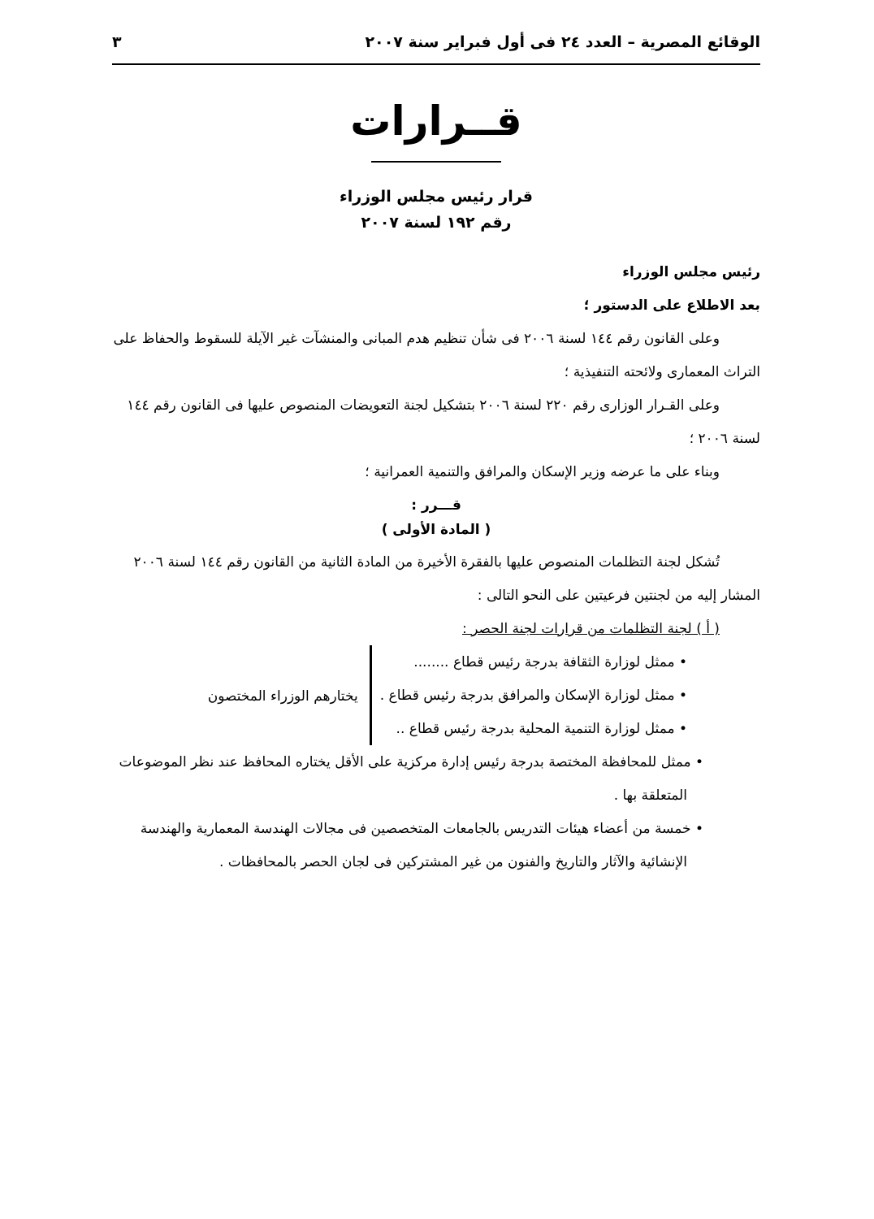الوقائع المصرية – العدد ٢٤ فى أول فبراير سنة ٢٠٠٧ ٣
قــرارات
قرار رئيس مجلس الوزراء
رقم ١٩٢ لسنة ٢٠٠٧
رئيس مجلس الوزراء
بعد الاطلاع على الدستور ؛
وعلى القانون رقم ١٤٤ لسنة ٢٠٠٦ فى شأن تنظيم هدم المبانى والمنشآت غير الآيلة للسقوط والحفاظ على التراث المعمارى ولائحته التنفيذية ؛
وعلى القـرار الوزارى رقم ٢٢٠ لسنة ٢٠٠٦ بتشكيل لجنة التعويضات المنصوص عليها فى القانون رقم ١٤٤ لسنة ٢٠٠٦ ؛
وبناء على ما عرضه وزير الإسكان والمرافق والتنمية العمرانية ؛
قـــرر :
( المادة الأولى )
تُشكل لجنة التظلمات المنصوص عليها بالفقرة الأخيرة من المادة الثانية من القانون رقم ١٤٤ لسنة ٢٠٠٦ المشار إليه من لجنتين فرعيتين على النحو التالى :
( أ ) لجنة التظلمات من قرارات لجنة الحصر :
• ممثل لوزارة الثقافة بدرجة رئيس قطاع ........
• ممثل لوزارة الإسكان والمرافق بدرجة رئيس قطاع .
• ممثل لوزارة التنمية المحلية بدرجة رئيس قطاع ..
يختارهم الوزراء المختصون
• ممثل للمحافظة المختصة بدرجة رئيس إدارة مركزية على الأقل يختاره المحافظ عند نظر الموضوعات المتعلقة بها .
• خمسة من أعضاء هيئات التدريس بالجامعات المتخصصين فى مجالات الهندسة المعمارية والهندسة الإنشائية والآثار والتاريخ والفنون من غير المشتركين فى لجان الحصر بالمحافظات .